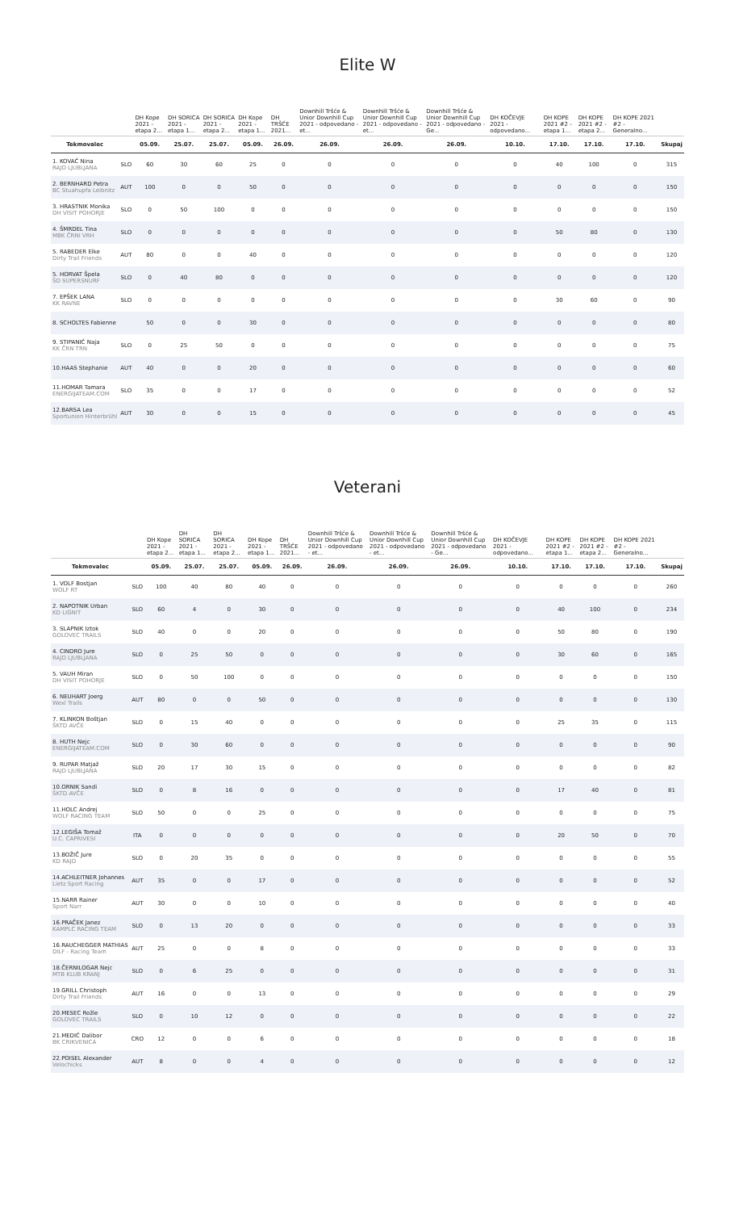Elite W
| | | DH Kope 2021 - etapa 2... | DH SORICA 2021 - etapa 1... | DH SORICA 2021 - etapa 2... | DH Kope 2021 - etapa 1... | DH TRŠĆE 2021... | Downhill Tršće & Unior Downhill Cup 2021 - odpovedano - et... | Downhill Tršće & Unior Downhill Cup 2021 - odpovedano - et... | Downhill Tršće & Unior Downhill Cup 2021 - odpovedano - Ge... | DH KOČEVJE 2021 - odpovedano... | DH KOPE 2021 #2 - etapa 1... | DH KOPE 2021 #2 - etapa 2... | DH KOPE 2021 #2 - Generalno... | |
| --- | --- | --- | --- | --- | --- | --- | --- | --- | --- | --- | --- | --- | --- | --- |
| Tekmovalec | | 05.09. | 25.07. | 25.07. | 05.09. | 26.09. | 26.09. | 26.09. | 26.09. | 10.10. | 17.10. | 17.10. | 17.10. | Skupaj |
| 1. KOVAĆ Nina RAJD LJUBLJANA | SLO | 60 | 30 | 60 | 25 | 0 | 0 | 0 | 0 | 0 | 40 | 100 | 0 | 315 |
| 2. BERNHARD Petra BC Stuahupfa Leibnitz | AUT | 100 | 0 | 0 | 50 | 0 | 0 | 0 | 0 | 0 | 0 | 0 | 0 | 150 |
| 3. HRASTNIK Monika DH VISIT POHORJE | SLO | 0 | 50 | 100 | 0 | 0 | 0 | 0 | 0 | 0 | 0 | 0 | 0 | 150 |
| 4. ŠMRDEL Tina MBK ČRNI VRH | SLO | 0 | 0 | 0 | 0 | 0 | 0 | 0 | 0 | 0 | 50 | 80 | 0 | 130 |
| 5. RABEDER Elke Dirty Trail Friends | AUT | 80 | 0 | 0 | 40 | 0 | 0 | 0 | 0 | 0 | 0 | 0 | 0 | 120 |
| 5. HORVAT Špela ŠD SUPERSNURF | SLO | 0 | 40 | 80 | 0 | 0 | 0 | 0 | 0 | 0 | 0 | 0 | 0 | 120 |
| 7. EPŠEK LANA KK RAVNE | SLO | 0 | 0 | 0 | 0 | 0 | 0 | 0 | 0 | 0 | 30 | 60 | 0 | 90 |
| 8. SCHOLTES Fabienne | | 50 | 0 | 0 | 30 | 0 | 0 | 0 | 0 | 0 | 0 | 0 | 0 | 80 |
| 9. STIPANIĆ Naja KK ČRN TRN | SLO | 0 | 25 | 50 | 0 | 0 | 0 | 0 | 0 | 0 | 0 | 0 | 0 | 75 |
| 10.HAAS Stephanie | AUT | 40 | 0 | 0 | 20 | 0 | 0 | 0 | 0 | 0 | 0 | 0 | 0 | 60 |
| 11.HOMAR Tamara ENERGIJATEAM.COM | SLO | 35 | 0 | 0 | 17 | 0 | 0 | 0 | 0 | 0 | 0 | 0 | 0 | 52 |
| 12.BARSA Lea Sportunion Hinterbrühl | AUT | 30 | 0 | 0 | 15 | 0 | 0 | 0 | 0 | 0 | 0 | 0 | 0 | 45 |
Veterani
| | | DH Kope 2021 - etapa 2... | DH SORICA 2021 - etapa 1... | DH SORICA 2021 - etapa 2... | DH Kope 2021 - etapa 1... | DH TRŠĆE 2021... | Downhill Tršće & Unior Downhill Cup 2021 - odpovedano - et... | Downhill Tršće & Unior Downhill Cup 2021 - odpovedano - et... | Downhill Tršće & Unior Downhill Cup 2021 - odpovedano - Ge... | DH KOČEVJE 2021 - odpovedano... | DH KOPE 2021 #2 - etapa 1... | DH KOPE 2021 #2 - etapa 2... | DH KOPE 2021 #2 - Generalno... | |
| --- | --- | --- | --- | --- | --- | --- | --- | --- | --- | --- | --- | --- | --- | --- |
| Tekmovalec | | 05.09. | 25.07. | 25.07. | 05.09. | 26.09. | 26.09. | 26.09. | 26.09. | 10.10. | 17.10. | 17.10. | 17.10. | Skupaj |
| 1. VOLF Bostjan WOLF RT | SLO | 100 | 40 | 80 | 40 | 0 | 0 | 0 | 0 | 0 | 0 | 0 | 0 | 260 |
| 2. NAPOTNIK Urban KD LIGNIT | SLO | 60 | 4 | 0 | 30 | 0 | 0 | 0 | 0 | 0 | 40 | 100 | 0 | 234 |
| 3. SLAPNIK Iztok GOLOVEC TRAILS | SLO | 40 | 0 | 0 | 20 | 0 | 0 | 0 | 0 | 0 | 50 | 80 | 0 | 190 |
| 4. CINDRO Jure RAJD LJUBLJANA | SLO | 0 | 25 | 50 | 0 | 0 | 0 | 0 | 0 | 0 | 30 | 60 | 0 | 165 |
| 5. VAUH Miran DH VISIT POHORJE | SLO | 0 | 50 | 100 | 0 | 0 | 0 | 0 | 0 | 0 | 0 | 0 | 0 | 150 |
| 6. NEUHART Joerg Wexl Trails | AUT | 80 | 0 | 0 | 50 | 0 | 0 | 0 | 0 | 0 | 0 | 0 | 0 | 130 |
| 7. KLINKON Boštjan ŠKTD AVČE | SLO | 0 | 15 | 40 | 0 | 0 | 0 | 0 | 0 | 0 | 25 | 35 | 0 | 115 |
| 8. HUTH Nejc ENERGIJATEAM.COM | SLO | 0 | 30 | 60 | 0 | 0 | 0 | 0 | 0 | 0 | 0 | 0 | 0 | 90 |
| 9. RUPAR Matjaž RAJD LJUBLJANA | SLO | 20 | 17 | 30 | 15 | 0 | 0 | 0 | 0 | 0 | 0 | 0 | 0 | 82 |
| 10.ORNIK Sandi ŠKTD AVČE | SLO | 0 | 8 | 16 | 0 | 0 | 0 | 0 | 0 | 0 | 17 | 40 | 0 | 81 |
| 11.HOLC Andrej WOLF RACING TEAM | SLO | 50 | 0 | 0 | 25 | 0 | 0 | 0 | 0 | 0 | 0 | 0 | 0 | 75 |
| 12.LEGIŠA Tomaž U.C. CAPRIVESI | ITA | 0 | 0 | 0 | 0 | 0 | 0 | 0 | 0 | 0 | 20 | 50 | 0 | 70 |
| 13.BOŽIČ Jure KD RAJD | SLO | 0 | 20 | 35 | 0 | 0 | 0 | 0 | 0 | 0 | 0 | 0 | 0 | 55 |
| 14.ACHLEITNER Johannes Lietz Sport Racing | AUT | 35 | 0 | 0 | 17 | 0 | 0 | 0 | 0 | 0 | 0 | 0 | 0 | 52 |
| 15.NARR Rainer Sport Narr | AUT | 30 | 0 | 0 | 10 | 0 | 0 | 0 | 0 | 0 | 0 | 0 | 0 | 40 |
| 16.PRAČEK Janez KAMPLC RACING TEAM | SLO | 0 | 13 | 20 | 0 | 0 | 0 | 0 | 0 | 0 | 0 | 0 | 0 | 33 |
| 16.RAUCHEGGER MATHIAS DILF - Racing Team | AUT | 25 | 0 | 0 | 8 | 0 | 0 | 0 | 0 | 0 | 0 | 0 | 0 | 33 |
| 18.ČERNILOGAR Nejc MTB KLUB KRANJ | SLO | 0 | 6 | 25 | 0 | 0 | 0 | 0 | 0 | 0 | 0 | 0 | 0 | 31 |
| 19.GRILL Christoph Dirty Trail Friends | AUT | 16 | 0 | 0 | 13 | 0 | 0 | 0 | 0 | 0 | 0 | 0 | 0 | 29 |
| 20.MESEC Rožle GOLOVEC TRAILS | SLO | 0 | 10 | 12 | 0 | 0 | 0 | 0 | 0 | 0 | 0 | 0 | 0 | 22 |
| 21.MEDIĆ Dalibor BK CRIKVENICA | CRO | 12 | 0 | 0 | 6 | 0 | 0 | 0 | 0 | 0 | 0 | 0 | 0 | 18 |
| 22.POISEL Alexander Velochicks | AUT | 8 | 0 | 0 | 4 | 0 | 0 | 0 | 0 | 0 | 0 | 0 | 0 | 12 |